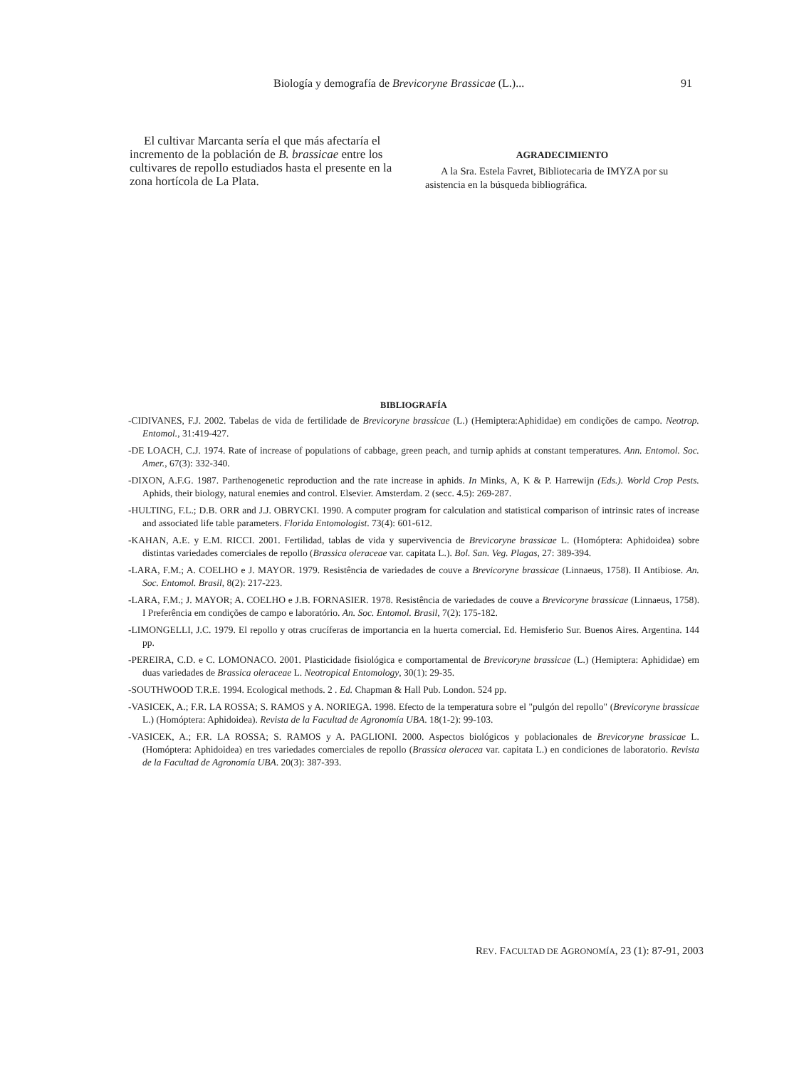Biología y demografía de Brevicoryne Brassicae (L.)... 91
El cultivar Marcanta sería el que más afectaría el incremento de la población de B. brassicae entre los cultivares de repollo estudiados hasta el presente en la zona hortícola de La Plata.
AGRADECIMIENTO
A la Sra. Estela Favret, Bibliotecaria de IMYZA por su asistencia en la búsqueda bibliográfica.
BIBLIOGRAFÍA
-CIDIVANES, F.J. 2002. Tabelas de vida de fertilidade de Brevicoryne brassicae (L.) (Hemiptera:Aphididae) em condições de campo. Neotrop. Entomol., 31:419-427.
-DE LOACH, C.J. 1974. Rate of increase of populations of cabbage, green peach, and turnip aphids at constant temperatures. Ann. Entomol. Soc. Amer., 67(3): 332-340.
-DIXON, A.F.G. 1987. Parthenogenetic reproduction and the rate increase in aphids. In Minks, A, K & P. Harrewijn (Eds.). World Crop Pests. Aphids, their biology, natural enemies and control. Elsevier. Amsterdam. 2 (secc. 4.5): 269-287.
-HULTING, F.L.; D.B. ORR and J.J. OBRYCKI. 1990. A computer program for calculation and statistical comparison of intrinsic rates of increase and associated life table parameters. Florida Entomologist. 73(4): 601-612.
-KAHAN, A.E. y E.M. RICCI. 2001. Fertilidad, tablas de vida y supervivencia de Brevicoryne brassicae L. (Homóptera: Aphidoidea) sobre distintas variedades comerciales de repollo (Brassica oleraceae var. capitata L.). Bol. San. Veg. Plagas, 27: 389-394.
-LARA, F.M.; A. COELHO e J. MAYOR. 1979. Resistência de variedades de couve a Brevicoryne brassicae (Linnaeus, 1758). II Antibiose. An. Soc. Entomol. Brasil, 8(2): 217-223.
-LARA, F.M.; J. MAYOR; A. COELHO e J.B. FORNASIER. 1978. Resistência de variedades de couve a Brevicoryne brassicae (Linnaeus, 1758). I Preferência em condições de campo e laboratório. An. Soc. Entomol. Brasil, 7(2): 175-182.
-LIMONGELLI, J.C. 1979. El repollo y otras crucíferas de importancia en la huerta comercial. Ed. Hemisferio Sur. Buenos Aires. Argentina. 144 pp.
-PEREIRA, C.D. e C. LOMONACO. 2001. Plasticidade fisiológica e comportamental de Brevicoryne brassicae (L.) (Hemiptera: Aphididae) em duas variedades de Brassica oleraceae L. Neotropical Entomology, 30(1): 29-35.
-SOUTHWOOD T.R.E. 1994. Ecological methods. 2 . Ed. Chapman & Hall Pub. London. 524 pp.
-VASICEK, A.; F.R. LA ROSSA; S. RAMOS y A. NORIEGA. 1998. Efecto de la temperatura sobre el "pulgón del repollo" (Brevicoryne brassicae L.) (Homóptera: Aphidoidea). Revista de la Facultad de Agronomía UBA. 18(1-2): 99-103.
-VASICEK, A.; F.R. LA ROSSA; S. RAMOS y A. PAGLIONI. 2000. Aspectos biológicos y poblacionales de Brevicoryne brassicae L. (Homóptera: Aphidoidea) en tres variedades comerciales de repollo (Brassica oleracea var. capitata L.) en condiciones de laboratorio. Revista de la Facultad de Agronomía UBA. 20(3): 387-393.
REV. FACULTAD DE AGRONOMÍA, 23 (1): 87-91, 2003